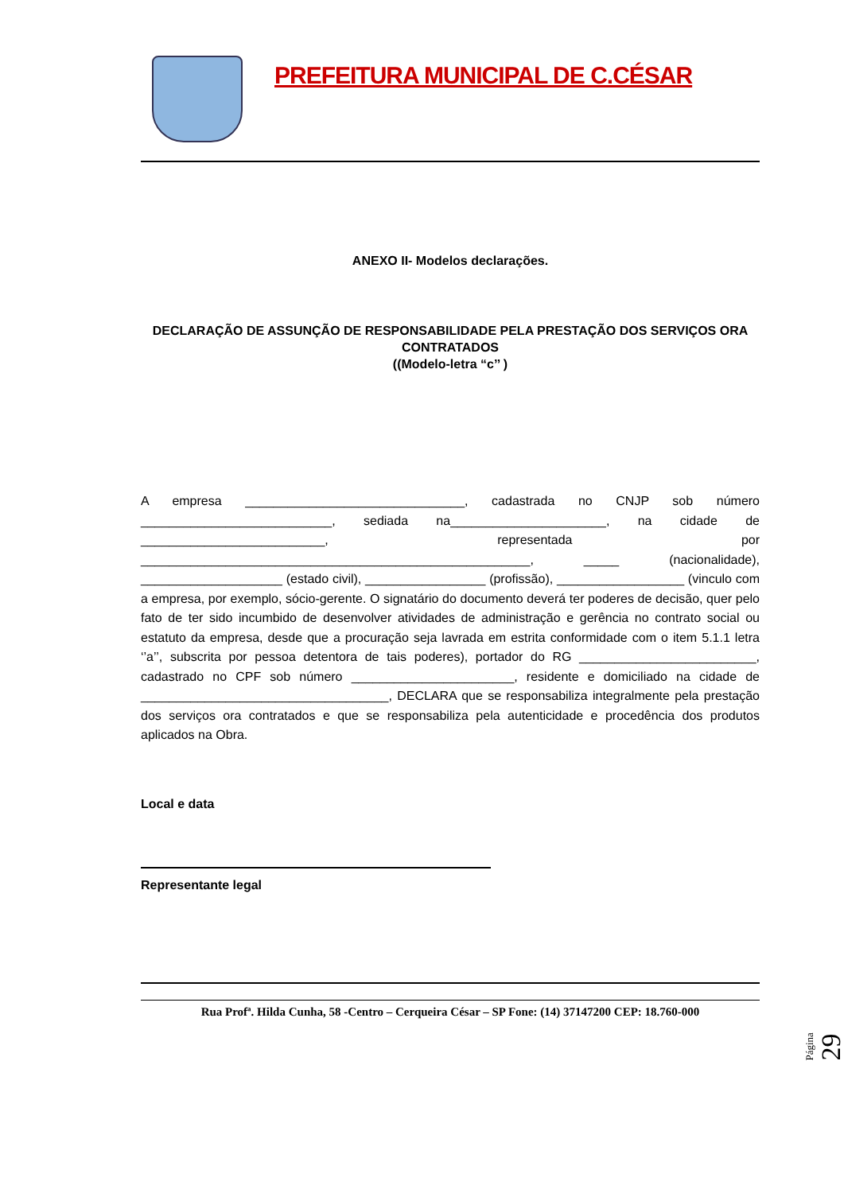PREFEITURA MUNICIPAL DE C.CÉSAR
ANEXO II- Modelos declarações.
DECLARAÇÃO DE ASSUNÇÃO DE RESPONSABILIDADE PELA PRESTAÇÃO DOS SERVIÇOS ORA CONTRATADOS
((Modelo-letra “c’’ )
A empresa _______________________________, cadastrada no CNJP sob número ___________________________, sediada na______________________, na cidade de __________________________, representada por _______________________________________________________, _____ (nacionalidade), ____________________ (estado civil), _________________ (profissão), __________________ (vinculo com a empresa, por exemplo, sócio-gerente. O signatário do documento deverá ter poderes de decisão, quer pelo fato de ter sido incumbido de desenvolver atividades de administração e gerência no contrato social ou estatuto da empresa, desde que a procuração seja lavrada em estrita conformidade com o item 5.1.1 letra ‘’a’’, subscrita por pessoa detentora de tais poderes), portador do RG _________________________, cadastrado no CPF sob número _______________________, residente e domiciliado na cidade de ___________________________________, DECLARA que se responsabiliza integralmente pela prestação dos serviços ora contratados e que se responsabiliza pela autenticidade e procedência dos produtos aplicados na Obra.
Local e data
Representante legal
Rua Profª. Hilda Cunha, 58 -Centro – Cerqueira César – SP Fone: (14) 37147200 CEP: 18.760-000
Página 29